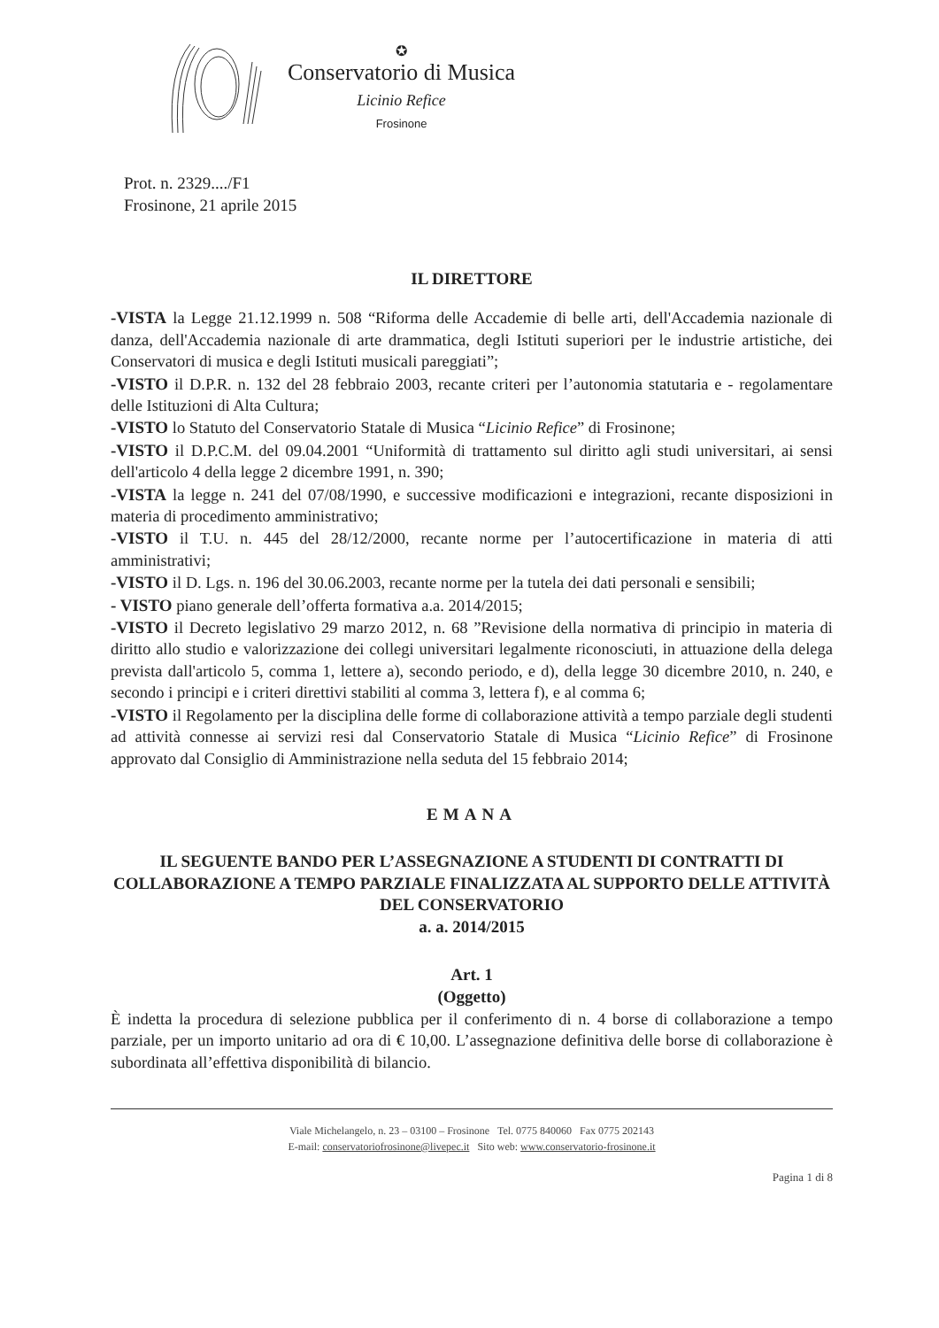✪
Conservatorio di Musica
Licinio Refice
Frosinone
Prot. n. 2329..../F1
Frosinone, 21 aprile 2015
IL DIRETTORE
-VISTA la Legge 21.12.1999 n. 508 “Riforma delle Accademie di belle arti, dell'Accademia nazionale di danza, dell'Accademia nazionale di arte drammatica, degli Istituti superiori per le industrie artistiche, dei Conservatori di musica e degli Istituti musicali pareggiati”;
-VISTO il D.P.R. n. 132 del 28 febbraio 2003, recante criteri per l’autonomia statutaria e - regolamentare delle Istituzioni di Alta Cultura;
-VISTO lo Statuto del Conservatorio Statale di Musica “Licinio Refice” di Frosinone;
-VISTO il D.P.C.M. del 09.04.2001 “Uniformità di trattamento sul diritto agli studi universitari, ai sensi dell'articolo 4 della legge 2 dicembre 1991, n. 390;
-VISTA la legge n. 241 del 07/08/1990, e successive modificazioni e integrazioni, recante disposizioni in materia di procedimento amministrativo;
-VISTO il T.U. n. 445 del 28/12/2000, recante norme per l’autocertificazione in materia di atti amministrativi;
-VISTO il D. Lgs. n. 196 del 30.06.2003, recante norme per la tutela dei dati personali e sensibili;
- VISTO piano generale dell’offerta formativa a.a. 2014/2015;
-VISTO il Decreto legislativo 29 marzo 2012, n. 68 ”Revisione della normativa di principio in materia di diritto allo studio e valorizzazione dei collegi universitari legalmente riconosciuti, in attuazione della delega prevista dall'articolo 5, comma 1, lettere a), secondo periodo, e d), della legge 30 dicembre 2010, n. 240, e secondo i principi e i criteri direttivi stabiliti al comma 3, lettera f), e al comma 6;
-VISTO il Regolamento per la disciplina delle forme di collaborazione attività a tempo parziale degli studenti ad attività connesse ai servizi resi dal Conservatorio Statale di Musica “Licinio Refice” di Frosinone approvato dal Consiglio di Amministrazione nella seduta del 15 febbraio 2014;
EMANA
IL SEGUENTE BANDO PER L’ASSEGNAZIONE A STUDENTI DI CONTRATTI DI COLLABORAZIONE A TEMPO PARZIALE FINALIZZATA AL SUPPORTO DELLE ATTIVITÀ DEL CONSERVATORIO
a. a. 2014/2015
Art. 1
(Oggetto)
È indetta la procedura di selezione pubblica per il conferimento di n. 4 borse di collaborazione a tempo parziale, per un importo unitario ad ora di € 10,00. L’assegnazione definitiva delle borse di collaborazione è subordinata all’effettiva disponibilità di bilancio.
Viale Michelangelo, n. 23 – 03100 – Frosinone Tel. 0775 840060 Fax 0775 202143
E-mail: conservatoriofrosinone@livepec.it Sito web: www.conservatorio-frosinone.it
Pagina 1 di 8